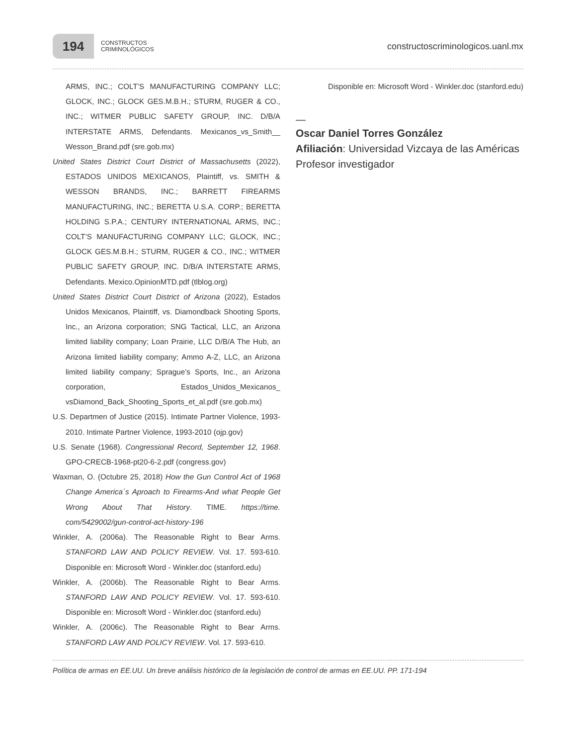194
CONSTRUCTOS
CRIMINOLÓGICOS
constructoscriminologicos.uanl.mx
ARMS, INC.; COLT’S MANUFACTURING COMPANY LLC; GLOCK, INC.; GLOCK GES.M.B.H.; STURM, RUGER & CO., INC.; WITMER PUBLIC SAFETY GROUP, INC. D/B/A INTERSTATE ARMS, Defendants. Mexicanos_vs_Smith__ Wesson_Brand.pdf (sre.gob.mx)
United States District Court District of Massachusetts (2022), ESTADOS UNIDOS MEXICANOS, Plaintiff, vs. SMITH & WESSON BRANDS, INC.; BARRETT FIREARMS MANUFACTURING, INC.; BERETTA U.S.A. CORP.; BERETTA HOLDING S.P.A.; CENTURY INTERNATIONAL ARMS, INC.; COLT’S MANUFACTURING COMPANY LLC; GLOCK, INC.; GLOCK GES.M.B.H.; STURM, RUGER & CO., INC.; WITMER PUBLIC SAFETY GROUP, INC. D/B/A INTERSTATE ARMS, Defendants. Mexico.OpinionMTD.pdf (tlblog.org)
United States District Court District of Arizona (2022), Estados Unidos Mexicanos, Plaintiff, vs. Diamondback Shooting Sports, Inc., an Arizona corporation; SNG Tactical, LLC, an Arizona limited liability company; Loan Prairie, LLC D/B/A The Hub, an Arizona limited liability company; Ammo A-Z, LLC, an Arizona limited liability company; Sprague’s Sports, Inc., an Arizona corporation, Estados_Unidos_Mexicanos_ vsDiamond_Back_Shooting_Sports_et_al.pdf (sre.gob.mx)
U.S. Departmen of Justice (2015). Intimate Partner Violence, 1993-2010. Intimate Partner Violence, 1993-2010 (ojp.gov)
U.S. Senate (1968). Congressional Record, September 12, 1968. GPO-CRECB-1968-pt20-6-2.pdf (congress.gov)
Waxman, O. (Octubre 25, 2018) How the Gun Control Act of 1968 Change America´s Aproach to Firearms-And what People Get Wrong About That History. TIME. https://time. com/5429002/gun-control-act-history-196
Winkler, A. (2006a). The Reasonable Right to Bear Arms. STANFORD LAW AND POLICY REVIEW. Vol. 17. 593-610. Disponible en: Microsoft Word - Winkler.doc (stanford.edu)
Winkler, A. (2006b). The Reasonable Right to Bear Arms. STANFORD LAW AND POLICY REVIEW. Vol. 17. 593-610. Disponible en: Microsoft Word - Winkler.doc (stanford.edu)
Winkler, A. (2006c). The Reasonable Right to Bear Arms. STANFORD LAW AND POLICY REVIEW. Vol. 17. 593-610.
Disponible en: Microsoft Word - Winkler.doc (stanford.edu)
—
Oscar Daniel Torres González
Afiliación: Universidad Vizcaya de las Américas
Profesor investigador
Política de armas en EE.UU. Un breve análisis histórico de la legislación de control de armas en EE.UU. PP. 171-194